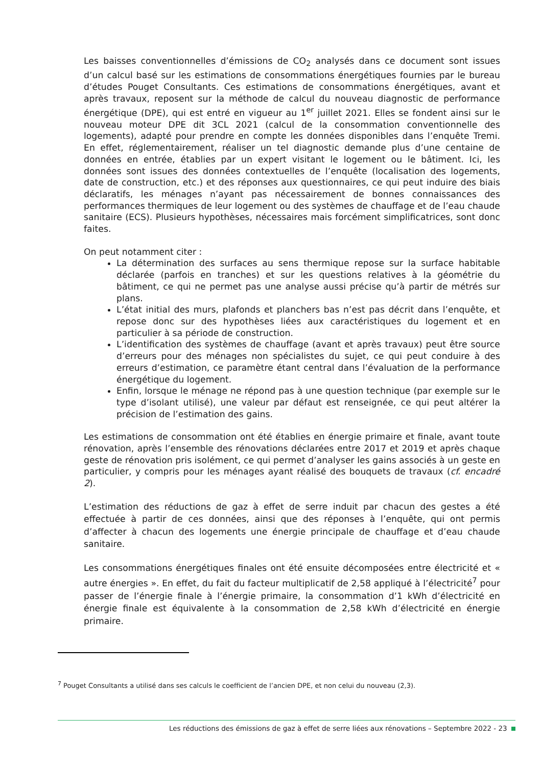Les baisses conventionnelles d’émissions de CO<sub>2</sub> analysés dans ce document sont issues d’un calcul basé sur les estimations de consommations énergétiques fournies par le bureau d’études Pouget Consultants. Ces estimations de consommations énergétiques, avant et après travaux, reposent sur la méthode de calcul du nouveau diagnostic de performance énergétique (DPE), qui est entré en vigueur au 1<sup>er</sup> juillet 2021. Elles se fondent ainsi sur le nouveau moteur DPE dit 3CL 2021 (calcul de la consommation conventionnelle des logements), adapté pour prendre en compte les données disponibles dans l’enquête Tremi. En effet, réglementairement, réaliser un tel diagnostic demande plus d’une centaine de données en entrée, établies par un expert visitant le logement ou le bâtiment. Ici, les données sont issues des données contextuelles de l’enquête (localisation des logements, date de construction, etc.) et des réponses aux questionnaires, ce qui peut induire des biais déclaratifs, les ménages n’ayant pas nécessairement de bonnes connaissances des performances thermiques de leur logement ou des systèmes de chauffage et de l’eau chaude sanitaire (ECS). Plusieurs hypothèses, nécessaires mais forcément simplificatrices, sont donc faites.
On peut notamment citer :
La détermination des surfaces au sens thermique repose sur la surface habitable déclarée (parfois en tranches) et sur les questions relatives à la géométrie du bâtiment, ce qui ne permet pas une analyse aussi précise qu’à partir de métrés sur plans.
L’état initial des murs, plafonds et planchers bas n’est pas décrit dans l’enquête, et repose donc sur des hypothèses liées aux caractéristiques du logement et en particulier à sa période de construction.
L’identification des systèmes de chauffage (avant et après travaux) peut être source d’erreurs pour des ménages non spécialistes du sujet, ce qui peut conduire à des erreurs d’estimation, ce paramètre étant central dans l’évaluation de la performance énergétique du logement.
Enfin, lorsque le ménage ne répond pas à une question technique (par exemple sur le type d’isolant utilisé), une valeur par défaut est renseignée, ce qui peut altérer la précision de l’estimation des gains.
Les estimations de consommation ont été établies en énergie primaire et finale, avant toute rénovation, après l’ensemble des rénovations déclarées entre 2017 et 2019 et après chaque geste de rénovation pris isolément, ce qui permet d’analyser les gains associés à un geste en particulier, y compris pour les ménages ayant réalisé des bouquets de travaux (cf. encadré 2).
L’estimation des réductions de gaz à effet de serre induit par chacun des gestes a été effectuée à partir de ces données, ainsi que des réponses à l’enquête, qui ont permis d’affecter à chacun des logements une énergie principale de chauffage et d’eau chaude sanitaire.
Les consommations énergétiques finales ont été ensuite décomposées entre électricité et « autre énergies ». En effet, du fait du facteur multiplicatif de 2,58 appliqué à l’électricité<sup>7</sup> pour passer de l’énergie finale à l’énergie primaire, la consommation d’1 kWh d’électricité en énergie finale est équivalente à la consommation de 2,58 kWh d’électricité en énergie primaire.
<sup>7</sup> Pouget Consultants a utilisé dans ses calculs le coefficient de l’ancien DPE, et non celui du nouveau (2,3).
Les réductions des émissions de gaz à effet de serre liées aux rénovations – Septembre 2022 - 23